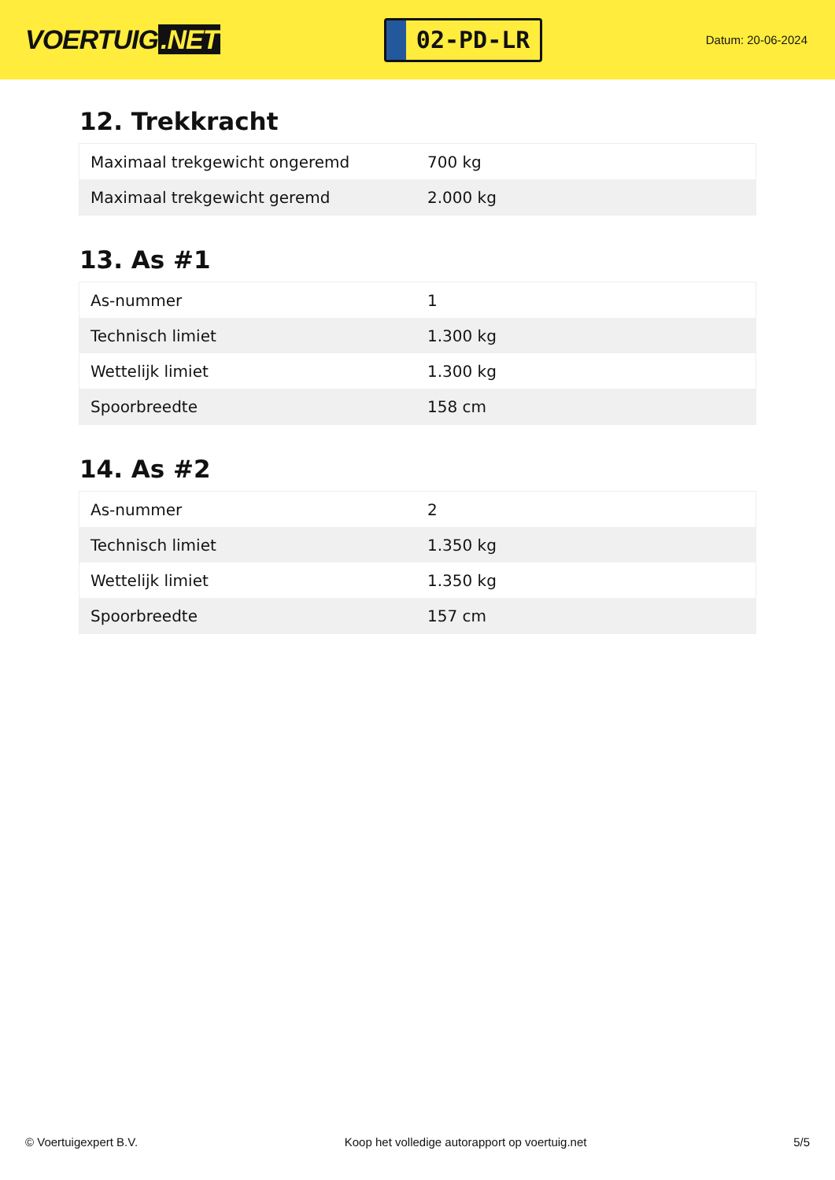VOERTUIG.NET
02-PD-LR
Datum: 20-06-2024
12. Trekkracht
| Maximaal trekgewicht ongeremd | 700 kg |
| Maximaal trekgewicht geremd | 2.000 kg |
13. As #1
| As-nummer | 1 |
| Technisch limiet | 1.300 kg |
| Wettelijk limiet | 1.300 kg |
| Spoorbreedte | 158 cm |
14. As #2
| As-nummer | 2 |
| Technisch limiet | 1.350 kg |
| Wettelijk limiet | 1.350 kg |
| Spoorbreedte | 157 cm |
© Voertuigexpert B.V. Koop het volledige autorapport op voertuig.net 5/5